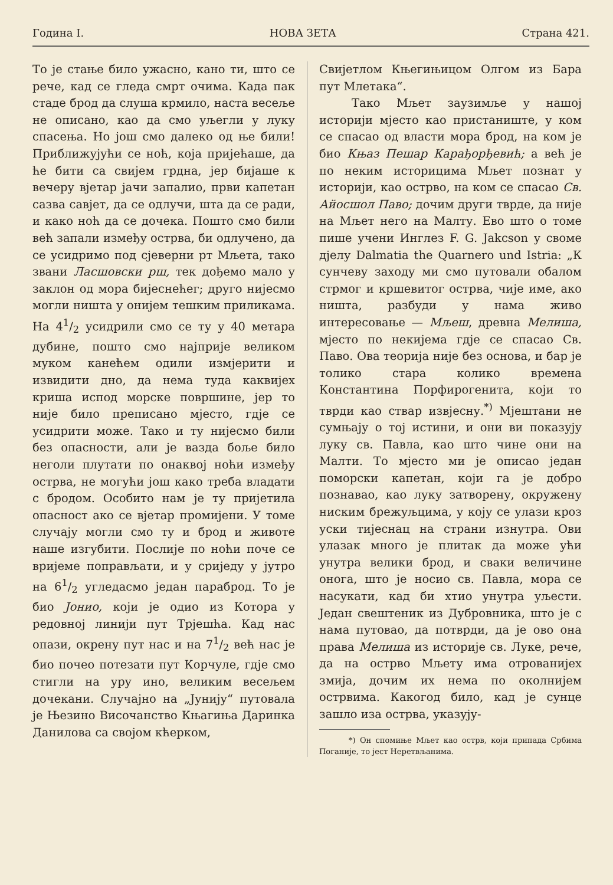Година I. НОВА ЗЕТА Страна 421.
То је стање било ужасно, кано ти, што се рече, кад се гледа смрт очима. Када пак стаде брод да слуша крмило, наста весеље не описано, као да смо уљегли у луку спасења. Но још смо далеко од ње били! Приближујући се ноћ, која пријећаше, да ће бити са свијем грдна, јер бијаше к вечеру вјетар јачи запалио, први капетан сазва савјет, да се одлучи, шта да се ради, и како ноћ да се дочека. Пошто смо били већ запали између острва, би одлучено, да се усидримо под сјеверни рт Мљета, тако звани Ласшовски рш, тек дођемо мало у заклон од мора бијеснећег; друго нијесмо могли ништа у онијем тешким приликама. На 41/2 усидрили смо се ту у 40 метара дубине, пошто смо најприје великом муком канећем одили измјерити и извидити дно, да нема туда каквијех криша испод морске површине, јер то није било преписано мјесто, гдје се усидрити може. Тако и ту нијесмо били без опасности, али је вазда боље било неголи плутати по онаквој ноћи између острва, не могући још како треба владати с бродом. Особито нам је ту пријетила опасност ако се вјетар промијени. У томе случају могли смо ту и брод и животе наше изгубити. Послије по ноћи поче се вријеме поправљати, и у сриједу у јутро на 61/2 угледасмо један параброд. То је био Јонио, који је одио из Котора у редовној линији пут Трјешћа. Кад нас опази, окрену пут нас и на 71/2 већ нас је био почео потезати пут Корчуле, гдје смо стигли на уру ино, великим весељем дочекани. Случајно на „Јунију“ путовала је Њезино Височанство Књагиња Даринка Данилова са својом кћерком,
Свијетлом Књегињицом Олгом из Бара пут Млетака“.
Тако Мљет заузимље у нашој историји мјесто као пристаниште, у ком се спасао од власти мора брод, на ком је био Књаз Пешар Карађорђевић; а већ је по неким историцима Мљет познат у историји, као острво, на ком се спасао Св. Айосшол Паво; дочим други тврде, да није на Мљет него на Малту. Ево што о томе пише учени Инглез F. G. Jakcson у своме дјелу Dalmatia the Quarnero und Istria: „К сунчеву заходу ми смо путовали обалом стрмог и кршевитог острва, чије име, ако ништа, разбуди у нама живо интересовање — Мљеш, древна Мелиша, мјесто по некијема гдје се спасао Св. Паво. Ова теорија није без основа, и бар је толико стара колико времена Константина Порфирогенита, који то тврди као ствар извјесну.<sup>*)</sup> Мјештани не сумњају о тој истини, и они ви показују луку св. Павла, као што чине они на Малти. То мјесто ми је описао један поморски капетан, који га је добро познавао, као луку затворену, окружену ниским брежуљцима, у коју се улази кроз уски тијеснац на страни изнутра. Ови улазак много је плитак да може ући унутра велики брод, и сваки величине онога, што је носио св. Павла, мора се насукати, кад би хтио унутра уљести. Један свештеник из Дубровника, што је с нама путовао, да потврди, да је ово она права Мелиша из историје св. Луке, рече, да на острво Мљету има отрованијех змија, дочим их нема по околнијем острвима. Какогод било, кад је сунце зашло иза острва, указују-
*) Он спомиње Мљет као острв, који припада Србима Поганије, то јест Неретвљанима.